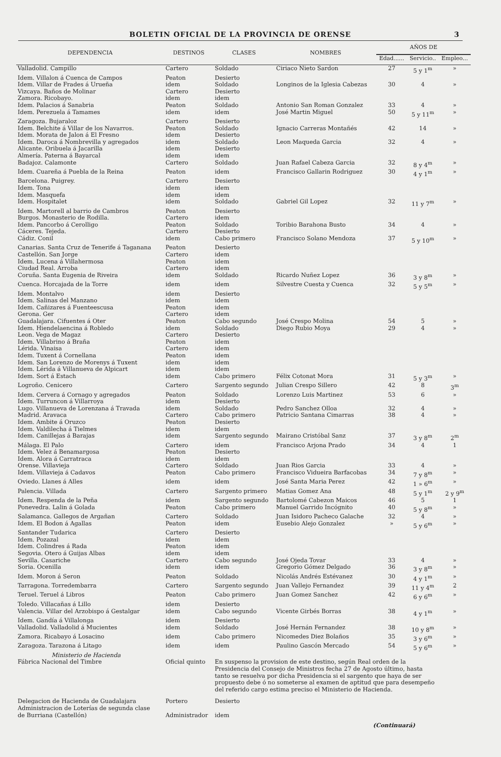BOLETIN OFICIAL DE LA PROVINCIA DE ORENSE 3
| DEPENDENCIA | DESTINOS | CLASES | NOMBRES | AÑOS DE | | |
| --- | --- | --- | --- | --- | --- | --- |
| | | | | Edad...... | Servicio.. | Empleo... |
| Valladolid. Campillo | Cartero | Soldado | Ciriaco Nieto Sardon | 27 | 5 y 1<sup>m</sup> | » |
| Idem. Villalon á Cuenca de Campos | Peaton | Desierto | | | | |
| Idem. Villar de Frades á Urueña | idem | Soldado | Longinos de la Iglesia Cabezas | 30 | 4 | » |
| Vizcaya. Baños de Molinar | Cartero | Desierto | | | | |
| Zamora. Ricobayo. | idem | idem | | | | |
| Idem. Palacios á Sanabria | Peaton | Soldado | Antonio San Roman Gonzalez | 33 | 4 | » |
| Idem. Perezuela á Tamames | idem | idem | José Martin Miguel | 50 | 5 y 11<sup>m</sup> | » |
| Zaragoza. Bujaraloz | Cartero | Desierto | | | | |
| Idem. Belchite á Villar de los Navarros. | Peaton | Soldado | Ignacio Carreras Montañés | 42 | 14 | » |
| Idem. Morata de Jalon á El Fresno | idem | Desierto | | | | |
| Idem. Daroca á Nombrevilla y agregados | idem | Soldado | Leon Maqueda Garcia | 32 | 4 | » |
| Alicante. Oribuela á Jacarilla | idem | Desierto | | | | |
| Almería. Paterna á Bayarcal | idem | idem | | | | |
| Badajoz. Calamonte | Cartero | Soldado | Juan Rafael Cabeza Garcia | 32 | 8 y 4<sup>m</sup> | » |
| Idem. Cuareña á Puebla de la Reina | Peaton | idem | Francisco Gallarin Rodriguez | 30 | 4 y 1<sup>m</sup> | » |
| Barcelona. Puigrey. | Cartero | Desierto | | | | |
| Idem. Tona | idem | idem | | | | |
| Idem. Masquefa | idem | idem | | | | |
| Idem. Hospitalet | idem | Soldado | Gabriel Gil Lopez | 32 | 11 y 7<sup>m</sup> | » |
| Idem. Martorell al barrio de Cambros | Peaton | Desierto | | | | |
| Burgos. Monasterio de Rodilla. | Cartero | idem | | | | |
| Idem. Pancorbo á Cerolligo | Peaton | Soldado | Toribio Barahona Busto | 34 | 4 | » |
| Cáceres. Tejeda. | Cartero | Desierto | | | | |
| Cádiz. Conil | idem | Cabo primero | Francisco Solano Mendoza | 37 | 5 y 10<sup>m</sup> | » |
| Canarias. Santa Cruz de Tenerife á Taganana | Peaton | Desierto | | | | |
| Castellón. San Jorge | Cartero | idem | | | | |
| Idem. Lucena á Villahermosa | Peaton | idem | | | | |
| Ciudad Real. Arroba | Cartero | idem | | | | |
| Coruña. Santa Eugenia de Riveira | idem | Soldado | Ricardo Nuñez Lopez | 36 | 3 y 8<sup>m</sup> | » |
| Cuenca. Horcajada de la Torre | idem | idem | Silvestre Cuesta y Cuenca | 32 | 5 y 5<sup>m</sup> | » |
| Idem. Montalvo | idem | Desierto | | | | |
| Idem. Salinas del Manzano | idem | idem | | | | |
| Idem. Cañizares á Fuenteescusa | Peaton | idem | | | | |
| Gerona. Ger | Cartero | idem | | | | |
| Guadalajara. Cifuentes á Oter | Peaton | Cabo segundo | José Crespo Molina | 54 | 5 | » |
| Idem. Hiendelaencina á Robledo | idem | Soldado | Diego Rubio Moya | 29 | 4 | » |
| Leon. Vega de Magaz | Cartero | Desierto | | | | |
| Idem. Villabrino á Braña | Peaton | idem | | | | |
| Lérida. Vinaisa | Cartero | idem | | | | |
| Idem. Tuxent á Cornellana | Peaton | idem | | | | |
| Idem. San Lorenzo de Morenys á Tuxent | idem | idem | | | | |
| Idem. Lérida á Villanueva de Alpicart | idem | idem | | | | |
| Idem. Sort á Estach | idem | Cabo primero | Félix Cotonat Mora | 31 | 5 y 3<sup>m</sup> | » |
| Logroño. Cenicero | Cartero | Sargento segundo | Julian Crespo Sillero | 42 | 8 | 3<sup>m</sup> |
| Idem. Cervera á Cornago y agregados | Peaton | Soldado | Lorenzo Luis Martinez | 53 | 6 | » |
| Idem. Turruncon á Villarroya | idem | Desierto | | | | |
| Lugo. Villanueva de Lorenzana á Travada | idem | Soldado | Pedro Sanchez Olloa | 32 | 4 | » |
| Madrid. Aravaca | Cartero | Cabo primero | Patricio Santana Cimarras | 38 | 4 | » |
| Idem. Ambite á Oruzco | Peaton | Desierto | | | | |
| Idem. Valdilecha á Tielmes | idem | idem | | | | |
| Idem. Canillejas á Barajas | idem | Sargento segundo | Mairano Cristóbal Sanz | 37 | 3 y 8<sup>m</sup> | 2<sup>m</sup> |
| Málaga. El Palo | Cartero | idem | Francisco Arjona Prado | 34 | 4 | 1 |
| Idem. Velez á Benamargosa | Peaton | Desierto | | | | |
| Idem. Alora á Carratraca | idem | idem | | | | |
| Orense. Villavieja | Cartero | Soldado | Juan Rios Garcia | 33 | 4 | » |
| Idem. Villavieja á Cadavos | Peaton | Cabo primero | Francisco Vidueira Barfacobas | 34 | 7 y 8<sup>m</sup> | » |
| Oviedo. Llanes á Alles | idem | idem | José Santa Maria Perez | 42 | 1 » 6<sup>m</sup> | » |
| Palencia. Villada | Cartero | Sargento primero | Matias Gomez Ana | 48 | 5 y 1<sup>m</sup> | 2 y 9<sup>m</sup> |
| Idem. Respenda de la Peña | idem | Sargento segundo | Bartolomé Cabezon Maicos | 46 | 5 | 1 |
| Ponevedra. Lalin á Golada | Peaton | Cabo primero | Manuel Garrido Incógnito | 40 | 5 y 8<sup>m</sup> | » |
| Salamanca. Gallegos de Argañan | Cartero | Soldado | Juan Isidoro Pacheco Galache | 32 | 4 | » |
| Idem. El Bodon á Agallas | Peaton | idem | Eusebio Alejo Gonzalez | » | 5 y 6<sup>m</sup> | » |
| Santander Tudarica | Cartero | Desierto | | | | |
| Idem. Pozazal | idem | idem | | | | |
| Idem. Colindres á Rada | Peaton | idem | | | | |
| Segovia. Otero á Guijas Albas | idem | idem | | | | |
| Sevilla. Casariche | Cartero | Cabo segundo | José Ojeda Tovar | 33 | 4 | » |
| Soria. Ocenilla | idem | idem | Gregorio Gómez Delgado | 36 | 3 y 8<sup>m</sup> | » |
| Idem. Moron á Seron | Peaton | Soldado | Nicolás Andrés Estévanez | 30 | 4 y 1<sup>m</sup> | » |
| Tarragona. Torredembarra | Cartero | Sargento segundo | Juan Vallejo Fernandez | 39 | 11 y 4<sup>m</sup> | 2 |
| Teruel. Teruel á Libros | Peaton | Cabo primero | Juan Gomez Sanchez | 42 | 6 y 6<sup>m</sup> | » |
| Toledo. Villacañas á Lillo | idem | Desierto | | | | |
| Valencia. Villar del Arzobispo á Gestalgar | idem | Cabo segundo | Vicente Girbés Borras | 38 | 4 y 1<sup>m</sup> | » |
| Idem. Gandía á Villalonga | idem | Desierto | | | | |
| Valladolid. Valladolid á Mucientes | idem | Soldado | José Hernán Fernandez | 38 | 10 y 8<sup>m</sup> | » |
| Zamora. Ricabayo á Losacino | idem | Cabo primero | Nicomedes Diez Bolaños | 35 | 3 y 6<sup>m</sup> | » |
| Zaragoza. Tarazona á Litago | idem | idem | Paulino Gascón Mercado | 54 | 5 y 6<sup>m</sup> | » |
| Ministerio de Hacienda | | | | | | |
| Fábrica Nacional del Timbre | Oficial quinto | En suspenso la provision de este destino, según Real orden de la Presidencia del Consejo de Ministros fecha 27 de Agosto último, hasta tanto se resuelva por dicha Presidencia si el sargento que haya de ser propuesto debe ó no someterse al examen de aptitud que para desempeño del referido cargo estima preciso el Ministerio de Hacienda. | | | | |
| Delegacion de Hacienda de Guadalajara | Portero | Desierto | | | | |
| Administracion de Loterías de segunda clase de Burriana (Castellón) | Administrador | idem | | | | |
(Continuará)